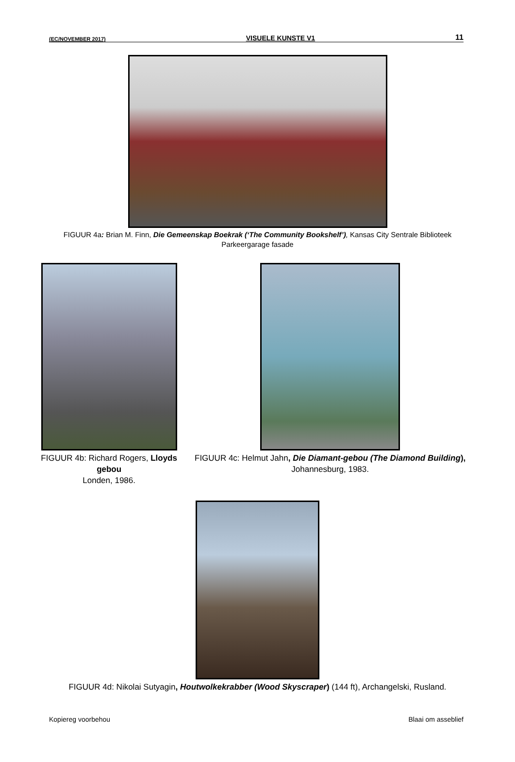(EC/NOVEMBER 2017) VISUELE KUNSTE V1 11
FIGUUR 4a: Brian M. Finn, Die Gemeenskap Boekrak (‘The Community Bookshelf’), Kansas City Sentrale Biblioteek Parkeergarage fasade
FIGUUR 4b: Richard Rogers, Lloyds gebou
Londen, 1986.
FIGUUR 4c: Helmut Jahn, Die Diamant-gebou (The Diamond Building), Johannesburg, 1983.
FIGUUR 4d: Nikolai Sutyagin, Houtwolkekrabber (Wood Skyscraper) (144 ft), Archangelski, Rusland.
Kopiereg voorbehou Blaai om asseblief